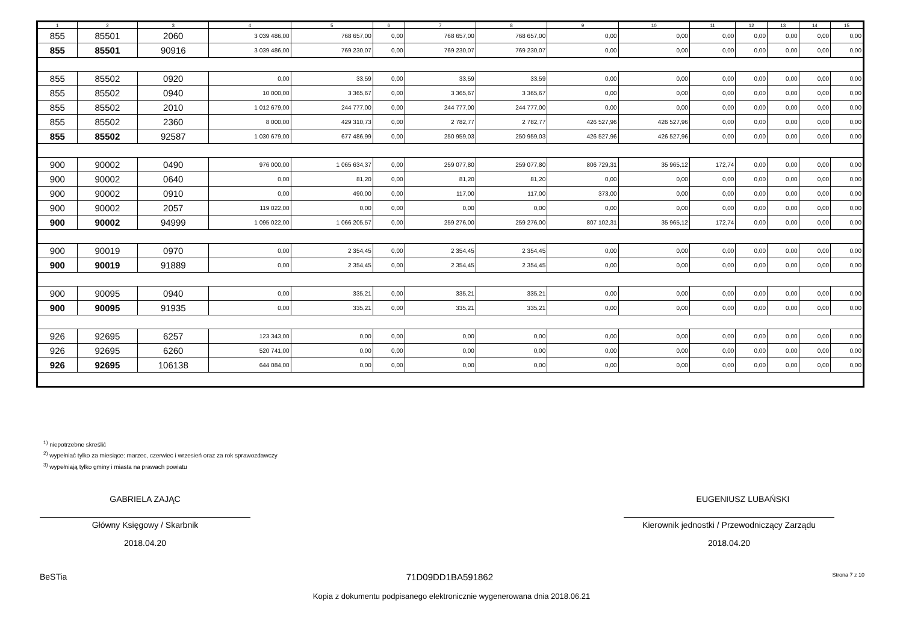| 1 | 2 | 3 | 4 | 5 | 6 | 7 | 8 | 9 | 10 | 11 | 12 | 13 | 14 | 15 |
| --- | --- | --- | --- | --- | --- | --- | --- | --- | --- | --- | --- | --- | --- | --- |
| 855 | 85501 | 2060 | 3 039 486,00 | 768 657,00 | 0,00 | 768 657,00 | 768 657,00 | 0,00 | 0,00 | 0,00 | 0,00 | 0,00 | 0,00 | 0,00 |
| 855 | 85501 | 90916 | 3 039 486,00 | 769 230,07 | 0,00 | 769 230,07 | 769 230,07 | 0,00 | 0,00 | 0,00 | 0,00 | 0,00 | 0,00 | 0,00 |
| 855 | 85502 | 0920 | 0,00 | 33,59 | 0,00 | 33,59 | 33,59 | 0,00 | 0,00 | 0,00 | 0,00 | 0,00 | 0,00 | 0,00 |
| 855 | 85502 | 0940 | 10 000,00 | 3 365,67 | 0,00 | 3 365,67 | 3 365,67 | 0,00 | 0,00 | 0,00 | 0,00 | 0,00 | 0,00 | 0,00 |
| 855 | 85502 | 2010 | 1 012 679,00 | 244 777,00 | 0,00 | 244 777,00 | 244 777,00 | 0,00 | 0,00 | 0,00 | 0,00 | 0,00 | 0,00 | 0,00 |
| 855 | 85502 | 2360 | 8 000,00 | 429 310,73 | 0,00 | 2 782,77 | 2 782,77 | 426 527,96 | 426 527,96 | 0,00 | 0,00 | 0,00 | 0,00 | 0,00 |
| 855 | 85502 | 92587 | 1 030 679,00 | 677 486,99 | 0,00 | 250 959,03 | 250 959,03 | 426 527,96 | 426 527,96 | 0,00 | 0,00 | 0,00 | 0,00 | 0,00 |
| 900 | 90002 | 0490 | 976 000,00 | 1 065 634,37 | 0,00 | 259 077,80 | 259 077,80 | 806 729,31 | 35 965,12 | 172,74 | 0,00 | 0,00 | 0,00 | 0,00 |
| 900 | 90002 | 0640 | 0,00 | 81,20 | 0,00 | 81,20 | 81,20 | 0,00 | 0,00 | 0,00 | 0,00 | 0,00 | 0,00 | 0,00 |
| 900 | 90002 | 0910 | 0,00 | 490,00 | 0,00 | 117,00 | 117,00 | 373,00 | 0,00 | 0,00 | 0,00 | 0,00 | 0,00 | 0,00 |
| 900 | 90002 | 2057 | 119 022,00 | 0,00 | 0,00 | 0,00 | 0,00 | 0,00 | 0,00 | 0,00 | 0,00 | 0,00 | 0,00 | 0,00 |
| 900 | 90002 | 94999 | 1 095 022,00 | 1 066 205,57 | 0,00 | 259 276,00 | 259 276,00 | 807 102,31 | 35 965,12 | 172,74 | 0,00 | 0,00 | 0,00 | 0,00 |
| 900 | 90019 | 0970 | 0,00 | 2 354,45 | 0,00 | 2 354,45 | 2 354,45 | 0,00 | 0,00 | 0,00 | 0,00 | 0,00 | 0,00 | 0,00 |
| 900 | 90019 | 91889 | 0,00 | 2 354,45 | 0,00 | 2 354,45 | 2 354,45 | 0,00 | 0,00 | 0,00 | 0,00 | 0,00 | 0,00 | 0,00 |
| 900 | 90095 | 0940 | 0,00 | 335,21 | 0,00 | 335,21 | 335,21 | 0,00 | 0,00 | 0,00 | 0,00 | 0,00 | 0,00 | 0,00 |
| 900 | 90095 | 91935 | 0,00 | 335,21 | 0,00 | 335,21 | 335,21 | 0,00 | 0,00 | 0,00 | 0,00 | 0,00 | 0,00 | 0,00 |
| 926 | 92695 | 6257 | 123 343,00 | 0,00 | 0,00 | 0,00 | 0,00 | 0,00 | 0,00 | 0,00 | 0,00 | 0,00 | 0,00 | 0,00 |
| 926 | 92695 | 6260 | 520 741,00 | 0,00 | 0,00 | 0,00 | 0,00 | 0,00 | 0,00 | 0,00 | 0,00 | 0,00 | 0,00 | 0,00 |
| 926 | 92695 | 106138 | 644 084,00 | 0,00 | 0,00 | 0,00 | 0,00 | 0,00 | 0,00 | 0,00 | 0,00 | 0,00 | 0,00 | 0,00 |
<sup>1)</sup> niepotrzebne skreślić
<sup>2)</sup> wypełniać tylko za miesiące: marzec, czerwiec i wrzesień oraz za rok sprawozdawczy
<sup>3)</sup> wypełniają tylko gminy i miasta na prawach powiatu
GABRIELA ZAJĄC
Główny Księgowy / Skarbnik
2018.04.20
EUGENIUSZ LUBAŃSKI
Kierownik jednostki / Przewodniczący Zarządu
2018.04.20
BeSTia 71D09DD1BA591862 Strona 7 z 10
Kopia z dokumentu podpisanego elektronicznie wygenerowana dnia 2018.06.21